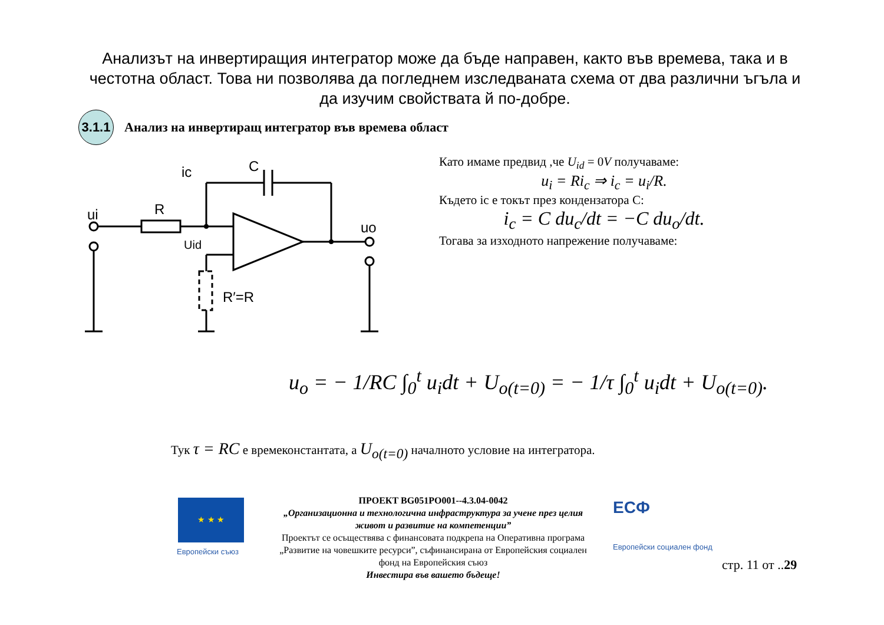Анализът на инвертиращия интегратор може да бъде направен, както във времева, така и в честотна област. Това ни позволява да погледнем изследваната схема от два различни ъгъла и да изучим свойствата й по-добре.
3.1.1
Анализ на инвертиращ интегратор във времева област
ui
R
ic
C
uo
Uid
R′=R
Като имаме предвид ,че U<sub>id</sub> = 0V получаваме:
u<sub>i</sub> = Ri<sub>c</sub> ⇒ i<sub>c</sub> = u<sub>i</sub>/R.
Където ic е токът през кондензатора C:
i<sub>c</sub> = C du<sub>c</sub>/dt = −C du<sub>o</sub>/dt.
Тогава за изходното напрежение получаваме:
u<sub>o</sub> = − 1/RC ∫<sub>0</sub><sup>t</sup> u<sub>i</sub>dt + U<sub>o(t=0)</sub> = − 1/τ ∫<sub>0</sub><sup>t</sup> u<sub>i</sub>dt + U<sub>o(t=0)</sub>.
Тук τ = RC е времеконстантата, а U<sub>o(t=0)</sub> началното условие на интегратора.
★ ★ ★
Европейски съюз
ПРОЕКТ BG051PO001--4.3.04-0042
„Организационна и технологична инфраструктура за учене през целия живот и развитие на компетенции”
Проектът се осъществява с финансовата подкрепа на Оперативна програма „Развитие на човешките ресурси”, съфинансирана от Европейския социален фонд на Европейския съюз
Инвестира във вашето бъдеще!
ЕСФ
Европейски социален фонд
стр. 11 от ..29